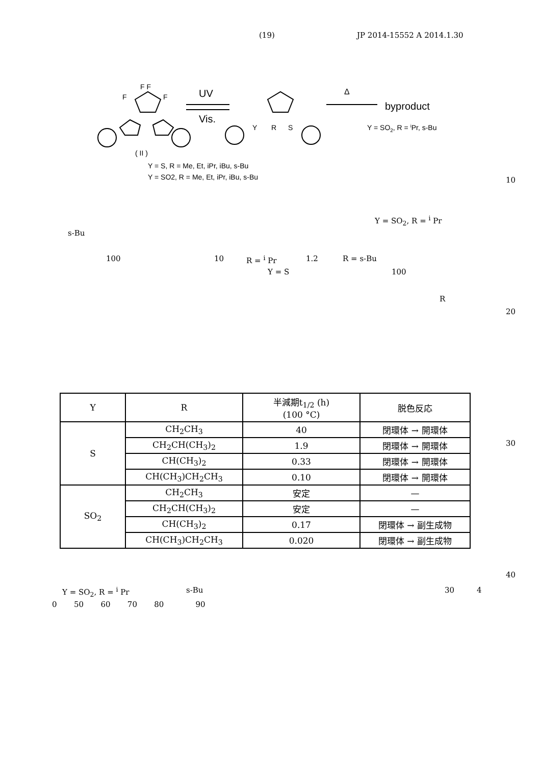(19) JP 2014-15552 A 2014.1.30
F F
F
F
UV
Vis.
Y
R
S
Δ
byproduct
Y = SO2, R = iPr, s-Bu
( II )
Y = S, R = Me, Et, iPr, iBu, s-Bu
Y = SO2, R = Me, Et, iPr, iBu, s-Bu
10
Y = SO<sub>2</sub>, R = <sup>i</sup> Pr
s-Bu
100 10 R = <sup>i</sup> Pr 1.2 R = s-Bu
Y = S 100
R
20
| Y | R | 半減期t<sub>1/2</sub> (h) (100 °C) | 脱色反応 |
| --- | --- | --- | --- |
| S | CH<sub>2</sub>CH<sub>3</sub> | 40 | 閉環体 → 開環体 |
| | CH<sub>2</sub>CH(CH<sub>3</sub>)<sub>2</sub> | 1.9 | 閉環体 → 開環体 |
| | CH(CH<sub>3</sub>)<sub>2</sub> | 0.33 | 閉環体 → 開環体 |
| | CH(CH<sub>3</sub>)CH<sub>2</sub>CH<sub>3</sub> | 0.10 | 閉環体 → 開環体 |
| SO<sub>2</sub> | CH<sub>2</sub>CH<sub>3</sub> | 安定 | — |
| | CH<sub>2</sub>CH(CH<sub>3</sub>)<sub>2</sub> | 安定 | — |
| | CH(CH<sub>3</sub>)<sub>2</sub> | 0.17 | 閉環体 → 副生成物 |
| | CH(CH<sub>3</sub>)CH<sub>2</sub>CH<sub>3</sub> | 0.020 | 閉環体 → 副生成物 |
30
40
Y = SO<sub>2</sub>, R = <sup>i</sup> Pr s-Bu 30 4
0 50 60 70 80 90